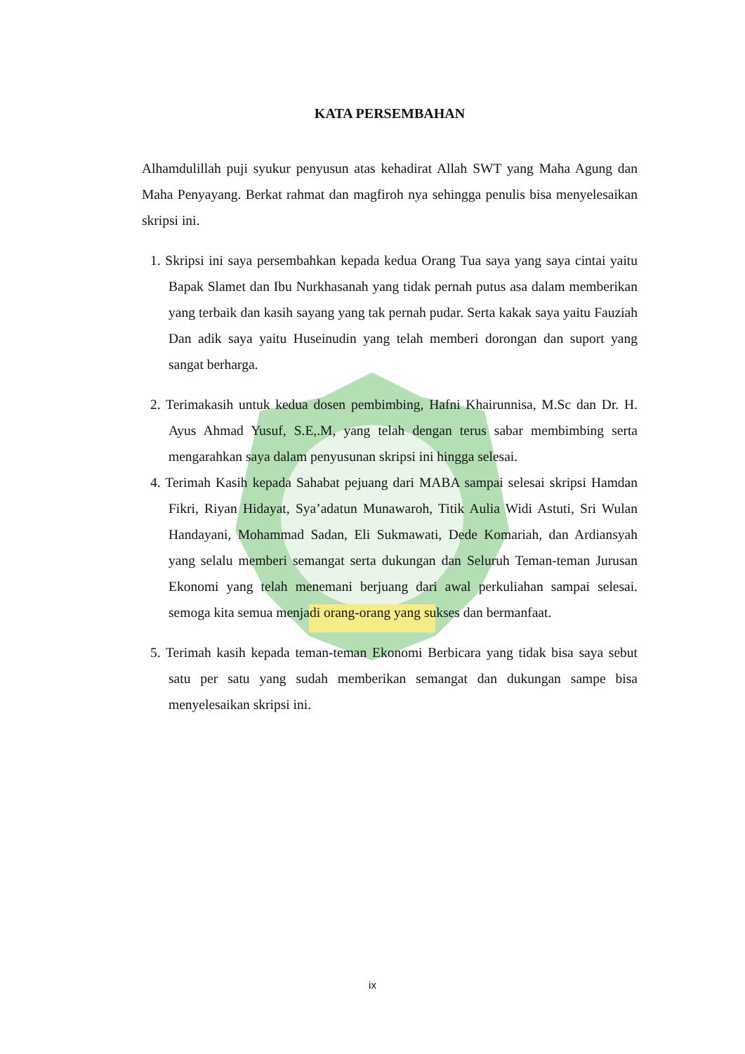KATA PERSEMBAHAN
Alhamdulillah puji syukur penyusun atas kehadirat Allah SWT yang Maha Agung dan Maha Penyayang. Berkat rahmat dan magfiroh nya sehingga penulis bisa menyelesaikan skripsi ini.
1. Skripsi ini saya persembahkan kepada kedua Orang Tua saya yang saya cintai yaitu Bapak Slamet dan Ibu Nurkhasanah yang tidak pernah putus asa dalam memberikan yang terbaik dan kasih sayang yang tak pernah pudar. Serta kakak saya yaitu Fauziah Dan adik saya yaitu Huseinudin yang telah memberi dorongan dan suport yang sangat berharga.
2. Terimakasih untuk kedua dosen pembimbing, Hafni Khairunnisa, M.Sc dan Dr. H. Ayus Ahmad Yusuf, S.E,.M, yang telah dengan terus sabar membimbing serta mengarahkan saya dalam penyusunan skripsi ini hingga selesai.
4. Terimah Kasih kepada Sahabat pejuang dari MABA sampai selesai skripsi Hamdan Fikri, Riyan Hidayat, Sya’adatun Munawaroh, Titik Aulia Widi Astuti, Sri Wulan Handayani, Mohammad Sadan, Eli Sukmawati, Dede Komariah, dan Ardiansyah yang selalu memberi semangat serta dukungan dan Seluruh Teman-teman Jurusan Ekonomi yang telah menemani berjuang dari awal perkuliahan sampai selesai. semoga kita semua menjadi orang-orang yang sukses dan bermanfaat.
5. Terimah kasih kepada teman-teman Ekonomi Berbicara yang tidak bisa saya sebut satu per satu yang sudah memberikan semangat dan dukungan sampe bisa menyelesaikan skripsi ini.
ix